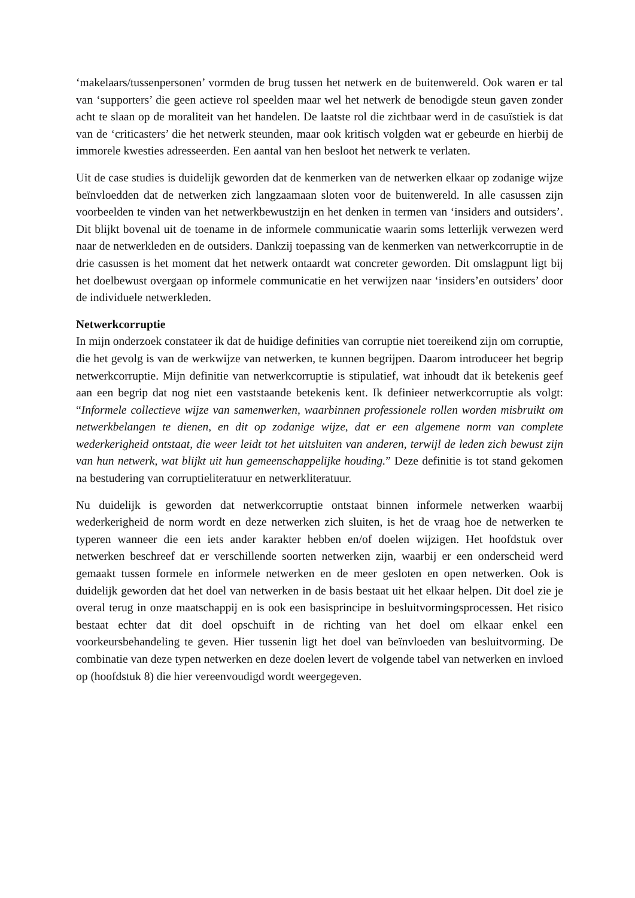‘makelaars/tussenpersonen’ vormden de brug tussen het netwerk en de buitenwereld. Ook waren er tal van ‘supporters’ die geen actieve rol speelden maar wel het netwerk de benodigde steun gaven zonder acht te slaan op de moraliteit van het handelen. De laatste rol die zichtbaar werd in de casuïstiek is dat van de ‘criticasters’ die het netwerk steunden, maar ook kritisch volgden wat er gebeurde en hierbij de immorele kwesties adresseerden. Een aantal van hen besloot het netwerk te verlaten.
Uit de case studies is duidelijk geworden dat de kenmerken van de netwerken elkaar op zodanige wijze beïnvloedden dat de netwerken zich langzaamaan sloten voor de buitenwereld. In alle casussen zijn voorbeelden te vinden van het netwerkbewustzijn en het denken in termen van ‘insiders and outsiders’. Dit blijkt bovenal uit de toename in de informele communicatie waarin soms letterlijk verwezen werd naar de netwerkleden en de outsiders. Dankzij toepassing van de kenmerken van netwerkcorruptie in de drie casussen is het moment dat het netwerk ontaardt wat concreter geworden. Dit omslagpunt ligt bij het doelbewust overgaan op informele communicatie en het verwijzen naar ‘insiders’en outsiders’ door de individuele netwerkleden.
Netwerkcorruptie
In mijn onderzoek constateer ik dat de huidige definities van corruptie niet toereikend zijn om corruptie, die het gevolg is van de werkwijze van netwerken, te kunnen begrijpen. Daarom introduceer het begrip netwerkcorruptie. Mijn definitie van netwerkcorruptie is stipulatief, wat inhoudt dat ik betekenis geef aan een begrip dat nog niet een vaststaande betekenis kent. Ik definieer netwerkcorruptie als volgt: “Informele collectieve wijze van samenwerken, waarbinnen professionele rollen worden misbruikt om netwerkbelangen te dienen, en dit op zodanige wijze, dat er een algemene norm van complete wederkerigheid ontstaat, die weer leidt tot het uitsluiten van anderen, terwijl de leden zich bewust zijn van hun netwerk, wat blijkt uit hun gemeenschappelijke houding.” Deze definitie is tot stand gekomen na bestudering van corruptieliteratuur en netwerkliteratuur.
Nu duidelijk is geworden dat netwerkcorruptie ontstaat binnen informele netwerken waarbij wederkerigheid de norm wordt en deze netwerken zich sluiten, is het de vraag hoe de netwerken te typeren wanneer die een iets ander karakter hebben en/of doelen wijzigen. Het hoofdstuk over netwerken beschreef dat er verschillende soorten netwerken zijn, waarbij er een onderscheid werd gemaakt tussen formele en informele netwerken en de meer gesloten en open netwerken. Ook is duidelijk geworden dat het doel van netwerken in de basis bestaat uit het elkaar helpen. Dit doel zie je overal terug in onze maatschappij en is ook een basisprincipe in besluitvormingsprocessen. Het risico bestaat echter dat dit doel opschuift in de richting van het doel om elkaar enkel een voorkeursbehandeling te geven. Hier tussenin ligt het doel van beïnvloeden van besluitvorming. De combinatie van deze typen netwerken en deze doelen levert de volgende tabel van netwerken en invloed op (hoofdstuk 8) die hier vereenvoudigd wordt weergegeven.